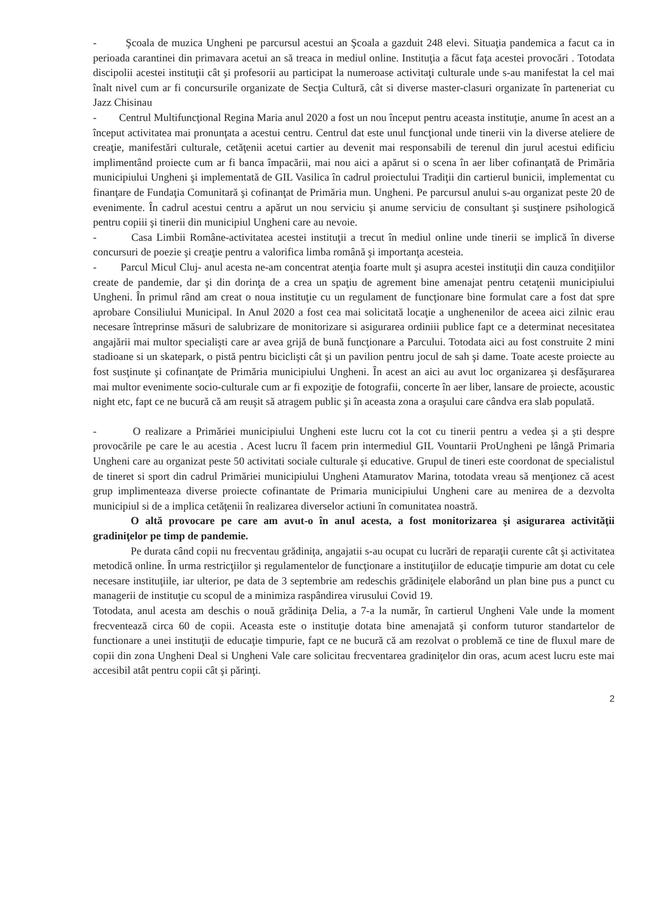- Şcoala de muzica Ungheni pe parcursul acestui an Şcoala a gazduit 248 elevi. Situaţia pandemica a facut ca in perioada carantinei din primavara acetui an să treaca in mediul online. Instituţia a făcut faţa acestei provocări . Totodata discipolii acestei instituţii cât şi profesorii au participat la numeroase activitaţi culturale unde s-au manifestat la cel mai înalt nivel cum ar fi concursurile organizate de Secţia Cultură, cât si diverse master-clasuri organizate în parteneriat cu Jazz Chisinau
- Centrul Multifuncţional Regina Maria anul 2020 a fost un nou început pentru aceasta instituţie, anume în acest an a început activitatea mai pronunţata a acestui centru. Centrul dat este unul funcţional unde tinerii vin la diverse ateliere de creaţie, manifestări culturale, cetăţenii acetui cartier au devenit mai responsabili de terenul din jurul acestui edificiu implimentând proiecte cum ar fi banca împacării, mai nou aici a apărut si o scena în aer liber cofinanţată de Primăria municipiului Ungheni şi implementată de GIL Vasilica în cadrul proiectului Tradiţii din cartierul bunicii, implementat cu finanţare de Fundaţia Comunitară şi cofinanţat de Primăria mun. Ungheni. Pe parcursul anului s-au organizat peste 20 de evenimente. În cadrul acestui centru a apărut un nou serviciu şi anume serviciu de consultant şi susţinere psihologică pentru copiii şi tinerii din municipiul Ungheni care au nevoie.
- Casa Limbii Române-activitatea acestei instituţii a trecut în mediul online unde tinerii se implică în diverse concursuri de poezie şi creaţie pentru a valorifica limba română şi importanţa acesteia.
- Parcul Micul Cluj- anul acesta ne-am concentrat atenţia foarte mult şi asupra acestei instituţii din cauza condiţiilor create de pandemie, dar şi din dorinţa de a crea un spaţiu de agrement bine amenajat pentru cetaţenii municipiului Ungheni. În primul rând am creat o noua instituţie cu un regulament de funcţionare bine formulat care a fost dat spre aprobare Consiliului Municipal. In Anul 2020 a fost cea mai solicitată locaţie a unghenenilor de aceea aici zilnic erau necesare întreprinse măsuri de salubrizare de monitorizare si asigurarea ordiniii publice fapt ce a determinat necesitatea angajării mai multor specialişti care ar avea grijă de bună funcţionare a Parcului. Totodata aici au fost construite 2 mini stadioane si un skatepark, o pistă pentru biciclişti cât şi un pavilion pentru jocul de sah şi dame. Toate aceste proiecte au fost susţinute şi cofinanţate de Primăria municipiului Ungheni. În acest an aici au avut loc organizarea şi desfăşurarea mai multor evenimente socio-culturale cum ar fi expoziţie de fotografii, concerte în aer liber, lansare de proiecte, acoustic night etc, fapt ce ne bucură că am reuşit să atragem public şi în aceasta zona a oraşului care cândva era slab populată.
- O realizare a Primăriei municipiului Ungheni este lucru cot la cot cu tinerii pentru a vedea şi a şti despre provocările pe care le au acestia . Acest lucru îl facem prin intermediul GIL Vountarii ProUngheni pe lângă Primaria Ungheni care au organizat peste 50 activitati sociale culturale şi educative. Grupul de tineri este coordonat de specialistul de tineret si sport din cadrul Primăriei municipiului Ungheni Atamuratov Marina, totodata vreau să menţionez că acest grup implimenteaza diverse proiecte cofinantate de Primaria municipiului Ungheni care au menirea de a dezvolta municipiul si de a implica cetăţenii în realizarea diverselor actiuni în comunitatea noastră.
O altă provocare pe care am avut-o în anul acesta, a fost monitorizarea şi asigurarea activităţii gradiniţelor pe timp de pandemie.
Pe durata când copii nu frecventau grădiniţa, angajatii s-au ocupat cu lucrări de reparaţii curente cât şi activitatea metodică online. În urma restricţiilor şi regulamentelor de funcţionare a instituţiilor de educaţie timpurie am dotat cu cele necesare instituţiile, iar ulterior, pe data de 3 septembrie am redeschis grădiniţele elaborând un plan bine pus a punct cu managerii de instituţie cu scopul de a minimiza raspândirea virusului Covid 19.
Totodata, anul acesta am deschis o nouă grădiniţa Delia, a 7-a la număr, în cartierul Ungheni Vale unde la moment frecventează circa 60 de copii. Aceasta este o instituţie dotata bine amenajată şi conform tuturor standartelor de functionare a unei instituţii de educaţie timpurie, fapt ce ne bucură că am rezolvat o problemă ce tine de fluxul mare de copii din zona Ungheni Deal si Ungheni Vale care solicitau frecventarea gradiniţelor din oras, acum acest lucru este mai accesibil atât pentru copii cât şi părinţi.
2